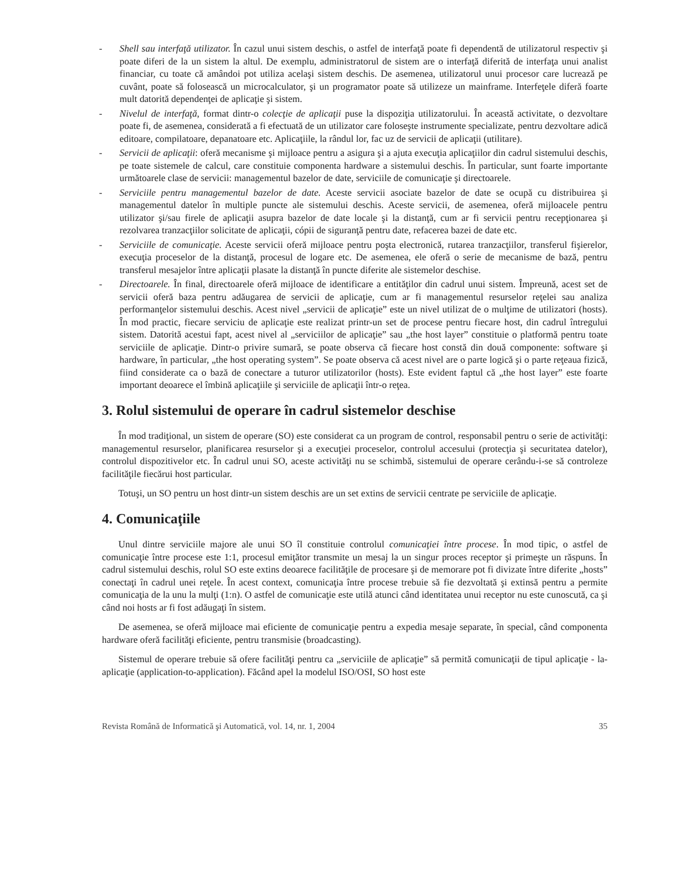- Shell sau interfaţă utilizator. În cazul unui sistem deschis, o astfel de interfaţă poate fi dependentă de utilizatorul respectiv şi poate diferi de la un sistem la altul. De exemplu, administratorul de sistem are o interfaţă diferită de interfaţa unui analist financiar, cu toate că amândoi pot utiliza acelaşi sistem deschis. De asemenea, utilizatorul unui procesor care lucrează pe cuvânt, poate să folosească un microcalculator, şi un programator poate să utilizeze un mainframe. Interfeţele diferă foarte mult datorită dependenţei de aplicaţie şi sistem.
- Nivelul de interfaţă, format dintr-o colecţie de aplicaţii puse la dispoziţia utilizatorului. În această activitate, o dezvoltare poate fi, de asemenea, considerată a fi efectuată de un utilizator care foloseşte instrumente specializate, pentru dezvoltare adică editoare, compilatoare, depanatoare etc. Aplicaţiile, la rândul lor, fac uz de servicii de aplicaţii (utilitare).
- Servicii de aplicaţii: oferă mecanisme şi mijloace pentru a asigura şi a ajuta execuţia aplicaţiilor din cadrul sistemului deschis, pe toate sistemele de calcul, care constituie componenta hardware a sistemului deschis. În particular, sunt foarte importante următoarele clase de servicii: managementul bazelor de date, serviciile de comunicaţie şi directoarele.
- Serviciile pentru managementul bazelor de date. Aceste servicii asociate bazelor de date se ocupă cu distribuirea şi managementul datelor în multiple puncte ale sistemului deschis. Aceste servicii, de asemenea, oferă mijloacele pentru utilizator şi/sau firele de aplicaţii asupra bazelor de date locale şi la distanţă, cum ar fi servicii pentru recepţionarea şi rezolvarea tranzacţiilor solicitate de aplicaţii, cópii de siguranţă pentru date, refacerea bazei de date etc.
- Serviciile de comunicaţie. Aceste servicii oferă mijloace pentru poşta electronică, rutarea tranzacţiilor, transferul fişierelor, execuţia proceselor de la distanţă, procesul de logare etc. De asemenea, ele oferă o serie de mecanisme de bază, pentru transferul mesajelor între aplicaţii plasate la distanţă în puncte diferite ale sistemelor deschise.
- Directoarele. În final, directoarele oferă mijloace de identificare a entităţilor din cadrul unui sistem. Împreună, acest set de servicii oferă baza pentru adăugarea de servicii de aplicaţie, cum ar fi managementul resurselor reţelei sau analiza performanţelor sistemului deschis. Acest nivel „servicii de aplicaţie” este un nivel utilizat de o mulţime de utilizatori (hosts). În mod practic, fiecare serviciu de aplicaţie este realizat printr-un set de procese pentru fiecare host, din cadrul întregului sistem. Datorită acestui fapt, acest nivel al „serviciilor de aplicaţie” sau „the host layer” constituie o platformă pentru toate serviciile de aplicaţie. Dintr-o privire sumară, se poate observa că fiecare host constă din două componente: software şi hardware, în particular, „the host operating system”. Se poate observa că acest nivel are o parte logică şi o parte reţeaua fizică, fiind considerate ca o bază de conectare a tuturor utilizatorilor (hosts). Este evident faptul că „the host layer” este foarte important deoarece el îmbină aplicaţiile şi serviciile de aplicaţii într-o reţea.
3. Rolul sistemului de operare în cadrul sistemelor deschise
În mod tradiţional, un sistem de operare (SO) este considerat ca un program de control, responsabil pentru o serie de activităţi: managementul resurselor, planificarea resurselor şi a execuţiei proceselor, controlul accesului (protecţia şi securitatea datelor), controlul dispozitivelor etc. În cadrul unui SO, aceste activităţi nu se schimbă, sistemului de operare cerându-i-se să controleze facilităţile fiecărui host particular.
Totuşi, un SO pentru un host dintr-un sistem deschis are un set extins de servicii centrate pe serviciile de aplicaţie.
4. Comunicaţiile
Unul dintre serviciile majore ale unui SO îl constituie controlul comunicaţiei între procese. În mod tipic, o astfel de comunicaţie între procese este 1:1, procesul emiţător transmite un mesaj la un singur proces receptor şi primeşte un răspuns. În cadrul sistemului deschis, rolul SO este extins deoarece facilităţile de procesare şi de memorare pot fi divizate între diferite „hosts” conectaţi în cadrul unei reţele. În acest context, comunicaţia între procese trebuie să fie dezvoltată şi extinsă pentru a permite comunicaţia de la unu la mulţi (1:n). O astfel de comunicaţie este utilă atunci când identitatea unui receptor nu este cunoscută, ca şi când noi hosts ar fi fost adăugaţi în sistem.
De asemenea, se oferă mijloace mai eficiente de comunicaţie pentru a expedia mesaje separate, în special, când componenta hardware oferă facilităţi eficiente, pentru transmisie (broadcasting).
Sistemul de operare trebuie să ofere facilităţi pentru ca „serviciile de aplicaţie” să permită comunicaţii de tipul aplicaţie - la-aplicaţie (application-to-application). Făcând apel la modelul ISO/OSI, SO host este
Revista Română de Informatică şi Automatică, vol. 14, nr. 1, 2004 35